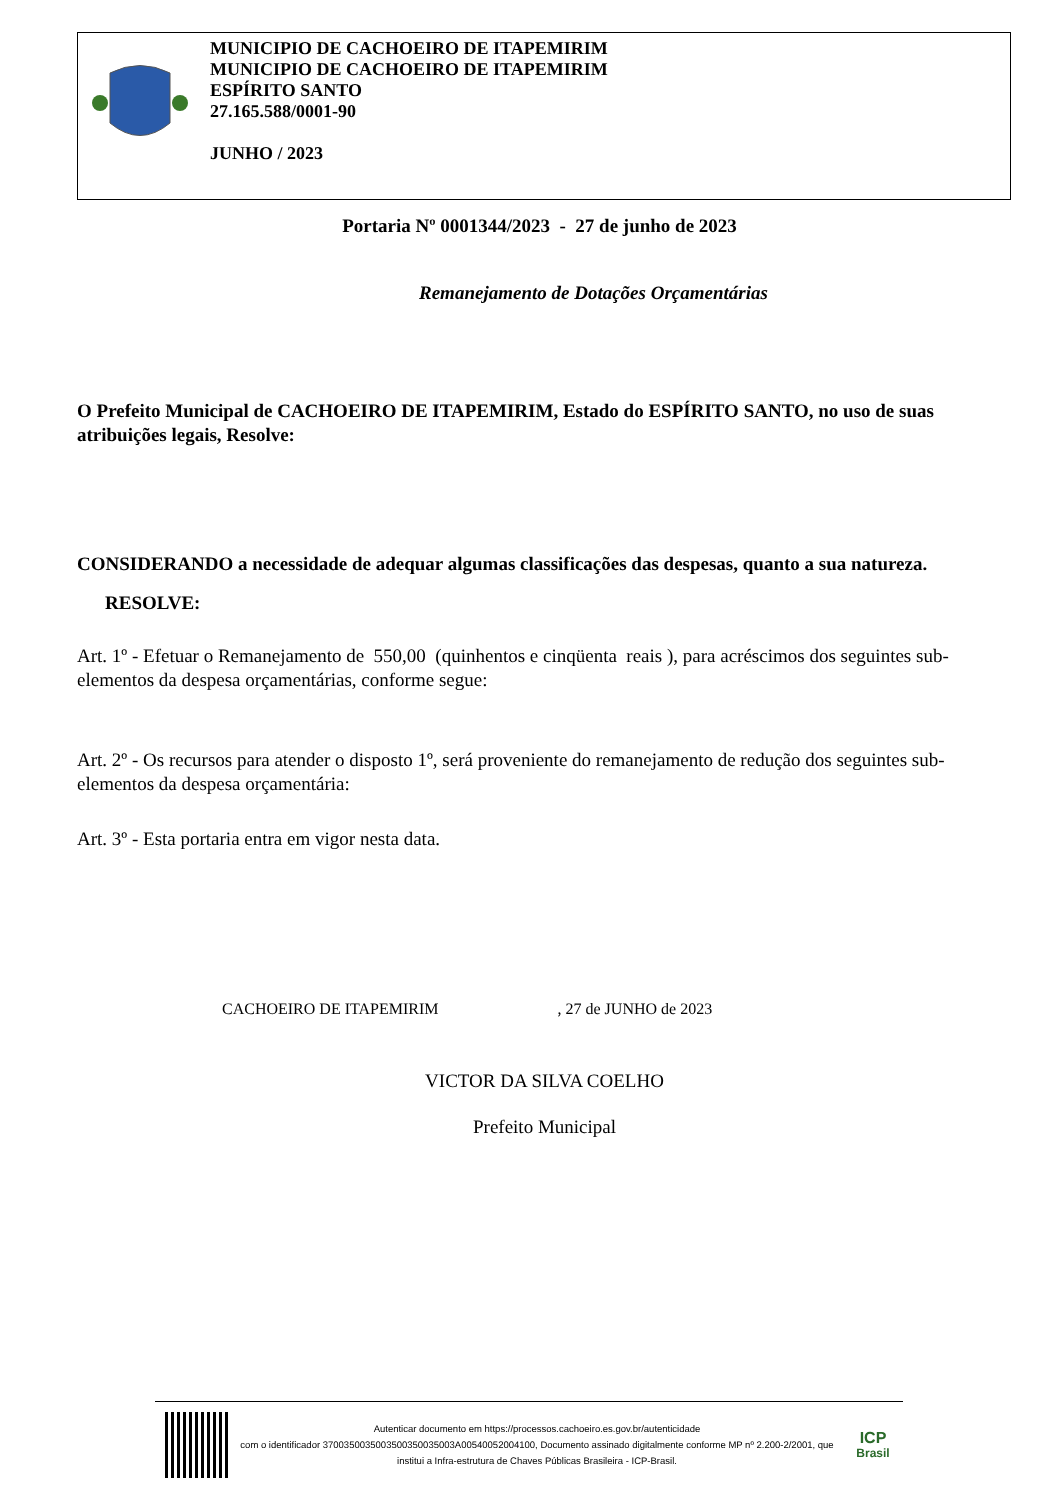MUNICIPIO DE CACHOEIRO DE ITAPEMIRIM
MUNICIPIO DE CACHOEIRO DE ITAPEMIRIM
ESPÍRITO SANTO
27.165.588/0001-90
JUNHO / 2023
Portaria Nº 0001344/2023 - 27 de junho de 2023
Remanejamento de Dotações Orçamentárias
O Prefeito Municipal de CACHOEIRO DE ITAPEMIRIM, Estado do ESPÍRITO SANTO, no uso de suas atribuições legais, Resolve:
CONSIDERANDO a necessidade de adequar algumas classificações das despesas, quanto a sua natureza.
RESOLVE:
Art. 1º - Efetuar o Remanejamento de 550,00 (quinhentos e cinqüenta reais ), para acréscimos dos seguintes sub-elementos da despesa orçamentárias, conforme segue:
Art. 2º - Os recursos para atender o disposto 1º, será proveniente do remanejamento de redução dos seguintes sub-elementos da despesa orçamentária:
Art. 3º - Esta portaria entra em vigor nesta data.
CACHOEIRO DE ITAPEMIRIM , 27 de JUNHO de 2023
VICTOR DA SILVA COELHO
Prefeito Municipal
Autenticar documento em https://processos.cachoeiro.es.gov.br/autenticidade
com o identificador 3700350035003500350035003A00540052004100, Documento assinado digitalmente conforme MP nº 2.200-2/2001, que institui a Infra-estrutura de Chaves Públicas Brasileira - ICP-Brasil.
ICP
Brasil